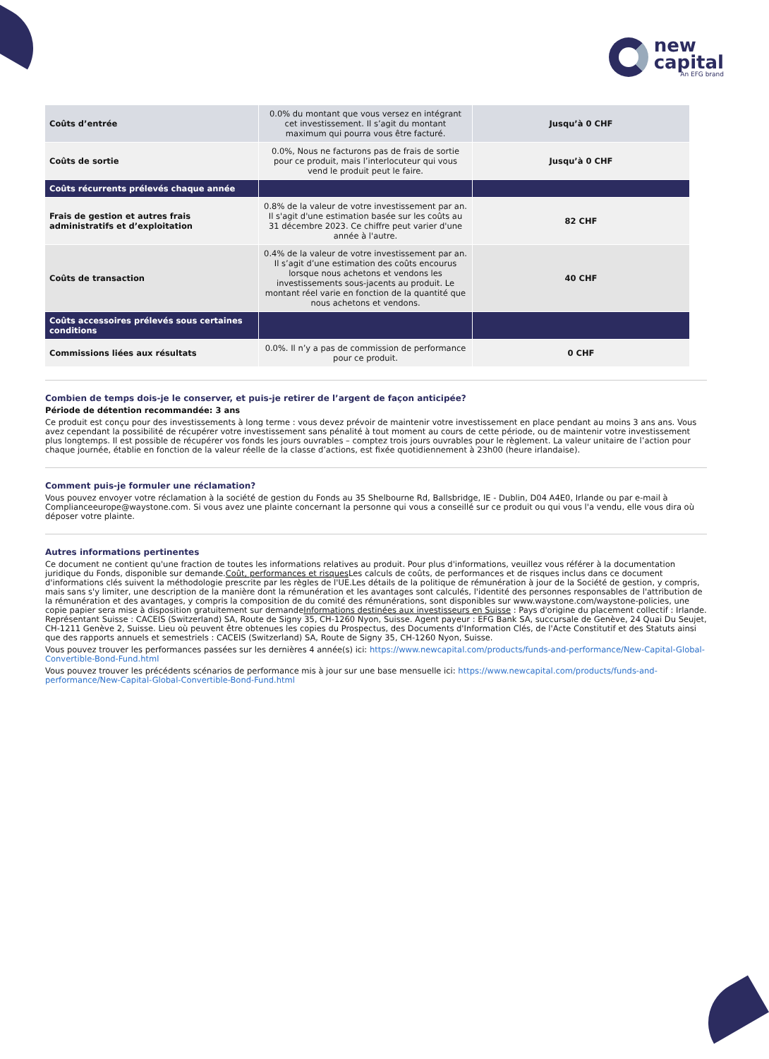new
capital
An EFG brand
| Coûts d’entrée | 0.0% du montant que vous versez en intégrant cet investissement. Il s’agit du montant maximum qui pourra vous être facturé. | Jusqu’à 0 CHF |
| Coûts de sortie | 0.0%, Nous ne facturons pas de frais de sortie pour ce produit, mais l’interlocuteur qui vous vend le produit peut le faire. | Jusqu’à 0 CHF |
| Coûts récurrents prélevés chaque année | | |
| Frais de gestion et autres frais administratifs et d’exploitation | 0.8% de la valeur de votre investissement par an. Il s'agit d'une estimation basée sur les coûts au 31 décembre 2023. Ce chiffre peut varier d'une année à l'autre. | 82 CHF |
| Coûts de transaction | 0.4% de la valeur de votre investissement par an. Il s’agit d’une estimation des coûts encourus lorsque nous achetons et vendons les investissements sous-jacents au produit. Le montant réel varie en fonction de la quantité que nous achetons et vendons. | 40 CHF |
| Coûts accessoires prélevés sous certaines conditions | | |
| Commissions liées aux résultats | 0.0%. Il n’y a pas de commission de performance pour ce produit. | 0 CHF |
Combien de temps dois-je le conserver, et puis-je retirer de l’argent de façon anticipée?
Période de détention recommandée: 3 ans
Ce produit est conçu pour des investissements à long terme : vous devez prévoir de maintenir votre investissement en place pendant au moins 3 ans ans. Vous avez cependant la possibilité de récupérer votre investissement sans pénalité à tout moment au cours de cette période, ou de maintenir votre investissement plus longtemps. Il est possible de récupérer vos fonds les jours ouvrables – comptez trois jours ouvrables pour le règlement. La valeur unitaire de l’action pour chaque journée, établie en fonction de la valeur réelle de la classe d’actions, est fixée quotidiennement à 23h00 (heure irlandaise).
Comment puis-je formuler une réclamation?
Vous pouvez envoyer votre réclamation à la société de gestion du Fonds au 35 Shelbourne Rd, Ballsbridge, IE - Dublin, D04 A4E0, Irlande ou par e-mail à Complianceeurope@waystone.com. Si vous avez une plainte concernant la personne qui vous a conseillé sur ce produit ou qui vous l'a vendu, elle vous dira où déposer votre plainte.
Autres informations pertinentes
Ce document ne contient qu'une fraction de toutes les informations relatives au produit. Pour plus d'informations, veuillez vous référer à la documentation juridique du Fonds, disponible sur demande.Coût, performances et risques Les calculs de coûts, de performances et de risques inclus dans ce document d'informations clés suivent la méthodologie prescrite par les règles de l'UE.Les détails de la politique de rémunération à jour de la Société de gestion, y compris, mais sans s'y limiter, une description de la manière dont la rémunération et les avantages sont calculés, l'identité des personnes responsables de l'attribution de la rémunération et des avantages, y compris la composition de du comité des rémunérations, sont disponibles sur www.waystone.com/waystone-policies, une copie papier sera mise à disposition gratuitement sur demandeInformations destinées aux investisseurs en Suisse : Pays d'origine du placement collectif : Irlande. Représentant Suisse : CACEIS (Switzerland) SA, Route de Signy 35, CH-1260 Nyon, Suisse. Agent payeur : EFG Bank SA, succursale de Genève, 24 Quai Du Seujet, CH-1211 Genève 2, Suisse. Lieu où peuvent être obtenues les copies du Prospectus, des Documents d'Information Clés, de l'Acte Constitutif et des Statuts ainsi que des rapports annuels et semestriels : CACEIS (Switzerland) SA, Route de Signy 35, CH-1260 Nyon, Suisse.
Vous pouvez trouver les performances passées sur les dernières 4 année(s) ici: https://www.newcapital.com/products/funds-and-performance/New-Capital-Global-Convertible-Bond-Fund.html
Vous pouvez trouver les précédents scénarios de performance mis à jour sur une base mensuelle ici: https://www.newcapital.com/products/funds-and-performance/New-Capital-Global-Convertible-Bond-Fund.html